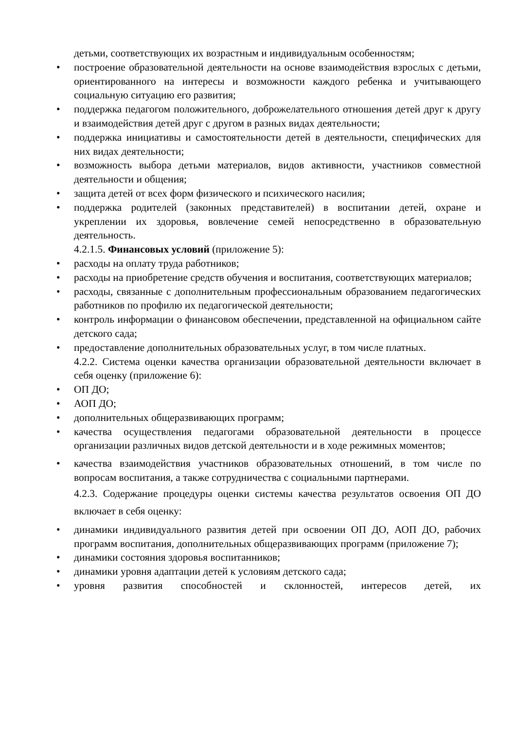детьми, соответствующих их возрастным и индивидуальным особенностям;
• построение образовательной деятельности на основе взаимодействия взрослых с детьми, ориентированного на интересы и возможности каждого ребенка и учитывающего социальную ситуацию его развития;
• поддержка педагогом положительного, доброжелательного отношения детей друг к другу и взаимодействия детей друг с другом в разных видах деятельности;
• поддержка инициативы и самостоятельности детей в деятельности, специфических для них видах деятельности;
• возможность выбора детьми материалов, видов активности, участников совместной деятельности и общения;
• защита детей от всех форм физического и психического насилия;
• поддержка родителей (законных представителей) в воспитании детей, охране и укреплении их здоровья, вовлечение семей непосредственно в образовательную деятельность.
4.2.1.5. Финансовых условий (приложение 5):
• расходы на оплату труда работников;
• расходы на приобретение средств обучения и воспитания, соответствующих материалов;
• расходы, связанные с дополнительным профессиональным образованием педагогических работников по профилю их педагогической деятельности;
• контроль информации о финансовом обеспечении, представленной на официальном сайте детского сада;
• предоставление дополнительных образовательных услуг, в том числе платных.
4.2.2. Система оценки качества организации образовательной деятельности включает в себя оценку (приложение 6):
• ОП ДО;
• АОП ДО;
• дополнительных общеразвивающих программ;
• качества осуществления педагогами образовательной деятельности в процессе организации различных видов детской деятельности и в ходе режимных моментов;
• качества взаимодействия участников образовательных отношений, в том числе по вопросам воспитания, а также сотрудничества с социальными партнерами.
4.2.3. Содержание процедуры оценки системы качества результатов освоения ОП ДО включает в себя оценку:
• динамики индивидуального развития детей при освоении ОП ДО, АОП ДО, рабочих программ воспитания, дополнительных общеразвивающих программ (приложение 7);
• динамики состояния здоровья воспитанников;
• динамики уровня адаптации детей к условиям детского сада;
• уровня развития способностей и склонностей, интересов детей, их